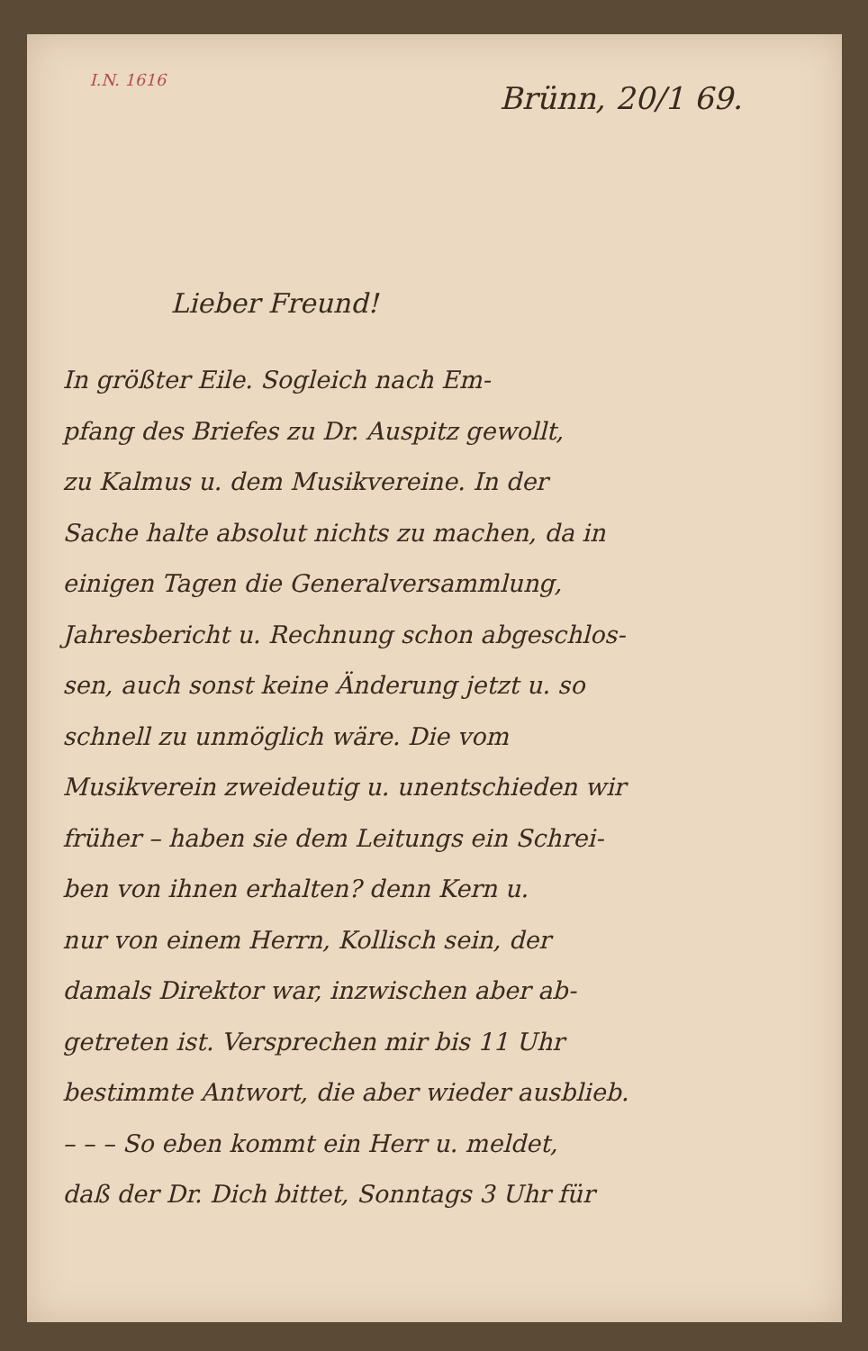I.N. 1616
Brünn, 20/1 69.
Lieber Freund!
In größter Eile. Sogleich nach Em-
pfang des Briefes zu Dr. Auspitz gewollt,
zu Kalmus u. dem Musikvereine. In der
Sache halte absolut nichts zu machen, da in
einigen Tagen die Generalversammlung,
Jahresbericht u. Rechnung schon abgeschlos-
sen, auch sonst keine Änderung jetzt u. so
schnell zu unmöglich wäre. Die vom
Musikverein zweideutig u. unentschieden wir
früher – haben sie dem Leitungs ein Schrei-
ben von ihnen erhalten? denn Kern u.
nur von einem Herrn, Kollisch sein, der
damals Direktor war, inzwischen aber ab-
getreten ist. Versprechen mir bis 11 Uhr
bestimmte Antwort, die aber wieder ausblieb.
– – – So eben kommt ein Herr u. meldet,
daß der Dr. Dich bittet, Sonntags 3 Uhr für